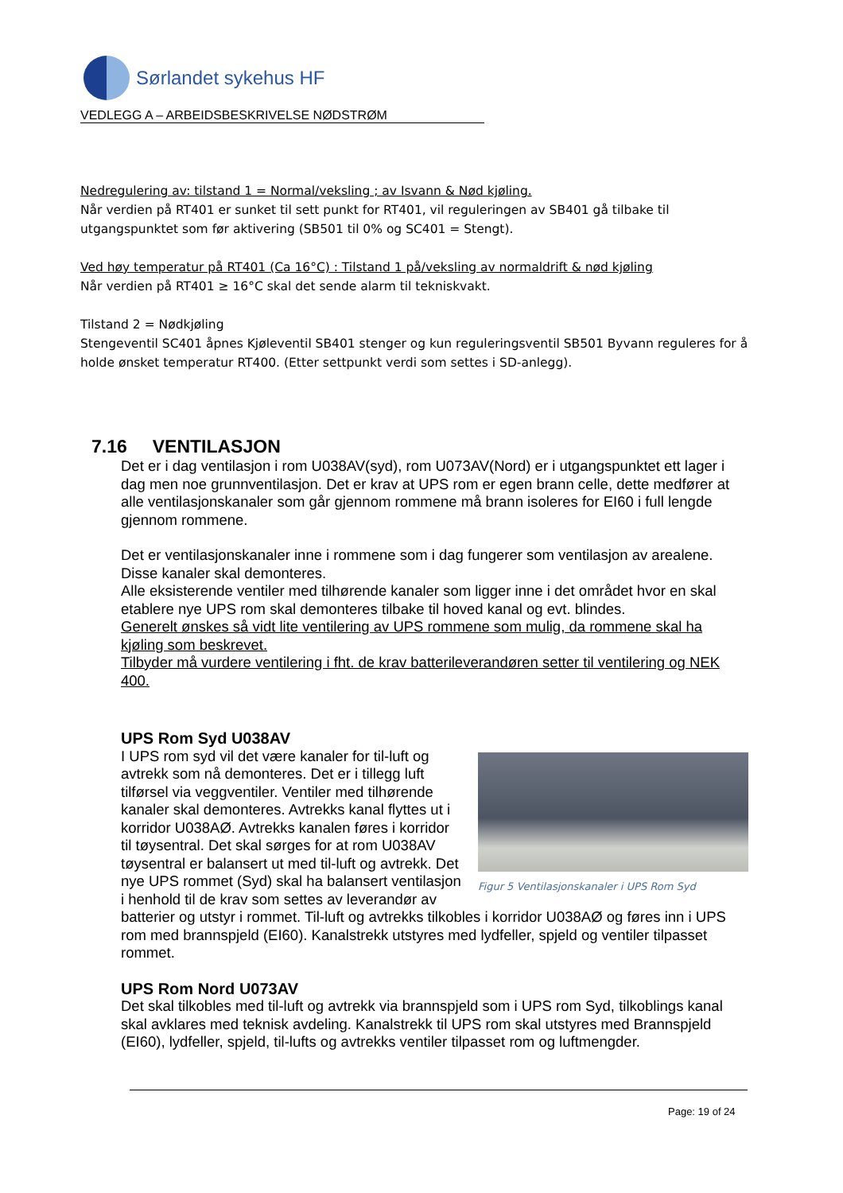Sørlandet sykehus HF
VEDLEGG A – ARBEIDSBESKRIVELSE NØDSTRØM
Nedregulering av: tilstand 1 = Normal/veksling ; av Isvann & Nød kjøling.
Når verdien på RT401 er sunket til sett punkt for RT401, vil reguleringen av SB401 gå tilbake til utgangspunktet som før aktivering (SB501 til 0% og SC401 = Stengt).
Ved høy temperatur på RT401 (Ca 16°C) : Tilstand 1 på/veksling av normaldrift & nød kjøling
Når verdien på RT401 ≥ 16°C skal det sende alarm til tekniskvakt.
Tilstand 2 = Nødkjøling
Stengeventil SC401 åpnes Kjøleventil SB401 stenger og kun reguleringsventil SB501 Byvann reguleres for å holde ønsket temperatur RT400. (Etter settpunkt verdi som settes i SD-anlegg).
7.16 VENTILASJON
Det er i dag ventilasjon i rom U038AV(syd), rom U073AV(Nord) er i utgangspunktet ett lager i dag men noe grunnventilasjon. Det er krav at UPS rom er egen brann celle, dette medfører at alle ventilasjonskanaler som går gjennom rommene må brann isoleres for EI60 i full lengde gjennom rommene.
Det er ventilasjonskanaler inne i rommene som i dag fungerer som ventilasjon av arealene. Disse kanaler skal demonteres.
Alle eksisterende ventiler med tilhørende kanaler som ligger inne i det området hvor en skal etablere nye UPS rom skal demonteres tilbake til hoved kanal og evt. blindes.
Generelt ønskes så vidt lite ventilering av UPS rommene som mulig, da rommene skal ha kjøling som beskrevet.
Tilbyder må vurdere ventilering i fht. de krav batterileverandøren setter til ventilering og NEK 400.
UPS Rom Syd U038AV
Figur 5 Ventilasjonskanaler i UPS Rom Syd
I UPS rom syd vil det være kanaler for til-luft og avtrekk som nå demonteres. Det er i tillegg luft tilførsel via veggventiler. Ventiler med tilhørende kanaler skal demonteres. Avtrekks kanal flyttes ut i korridor U038AØ. Avtrekks kanalen føres i korridor til tøysentral. Det skal sørges for at rom U038AV tøysentral er balansert ut med til-luft og avtrekk. Det nye UPS rommet (Syd) skal ha balansert ventilasjon i henhold til de krav som settes av leverandør av batterier og utstyr i rommet. Til-luft og avtrekks tilkobles i korridor U038AØ og føres inn i UPS rom med brannspjeld (EI60). Kanalstrekk utstyres med lydfeller, spjeld og ventiler tilpasset rommet.
UPS Rom Nord U073AV
Det skal tilkobles med til-luft og avtrekk via brannspjeld som i UPS rom Syd, tilkoblings kanal skal avklares med teknisk avdeling. Kanalstrekk til UPS rom skal utstyres med Brannspjeld (EI60), lydfeller, spjeld, til-lufts og avtrekks ventiler tilpasset rom og luftmengder.
Page: 19 of 24